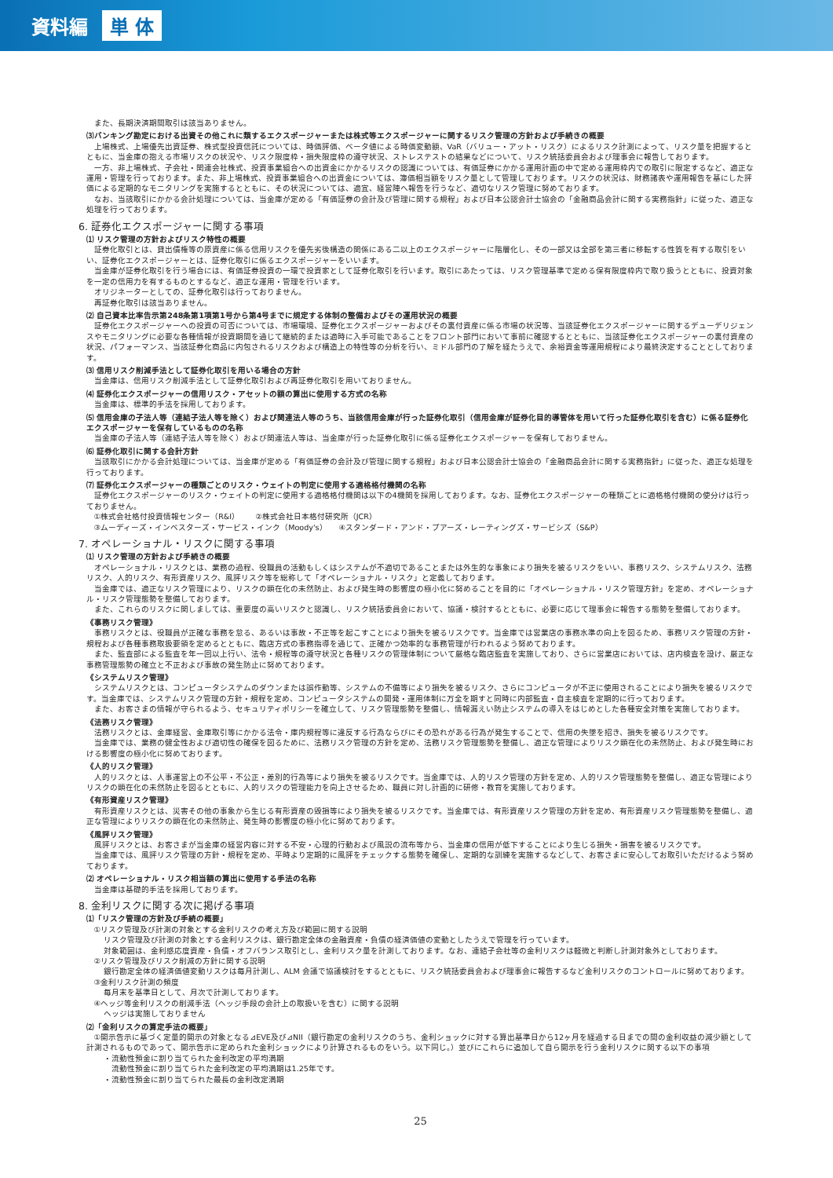資料編 単 体
また、長期決済期間取引は該当ありません。
⑶バンキング勘定における出資その他これに類するエクスポージャーまたは株式等エクスポージャーに関するリスク管理の方針および手続きの概要
上場株式、上場優先出資証券、株式型投資信託については、時価評価、ベータ値による時価変動額、VaR（バリュー・アット・リスク）によるリスク計測によって、リスク量を把握するとともに、当金庫の抱える市場リスクの状況や、リスク限度枠・損失限度枠の遵守状況、ストレステストの結果などについて、リスク統括委員会および理事会に報告しております。
一方、非上場株式、子会社・関連会社株式、投資事業組合への出資金にかかるリスクの認識については、有価証券にかかる運用計画の中で定める運用枠内での取引に限定するなど、適正な運用・管理を行っております。また、非上場株式、投資事業組合への出資金については、簿価相当額をリスク量として管理しております。リスクの状況は、財務諸表や運用報告を基にした評価による定期的なモニタリングを実施するとともに、その状況については、適宜、経営陣へ報告を行うなど、適切なリスク管理に努めております。
なお、当該取引にかかる会計処理については、当金庫が定める「有価証券の会計及び管理に関する規程」および日本公認会計士協会の「金融商品会計に関する実務指針」に従った、適正な処理を行っております。
6. 証券化エクスポージャーに関する事項
⑴ リスク管理の方針およびリスク特性の概要
証券化取引とは、貸出債権等の原資産に係る信用リスクを優先劣後構造の関係にある二以上のエクスポージャーに階層化し、その一部又は全部を第三者に移転する性質を有する取引をいい、証券化エクスポージャーとは、証券化取引に係るエクスポージャーをいいます。
当金庫が証券化取引を行う場合には、有価証券投資の一環で投資家として証券化取引を行います。取引にあたっては、リスク管理基準で定める保有限度枠内で取り扱うとともに、投資対象を一定の信用力を有するものとするなど、適正な運用・管理を行います。
オリジネーターとしての、証券化取引は行っておりません。
再証券化取引は該当ありません。
⑵ 自己資本比率告示第248条第1項第1号から第4号までに規定する体制の整備およびその運用状況の概要
証券化エクスポージャーへの投資の可否については、市場環境、証券化エクスポージャーおよびその裏付資産に係る市場の状況等、当該証券化エクスポージャーに関するデューデリジェンスやモニタリングに必要な各種情報が投資期間を通じて継続的または適時に入手可能であることをフロント部門において事前に確認するとともに、当該証券化エクスポージャーの裏付資産の状況、パフォーマンス、当該証券化商品に内包されるリスクおよび構造上の特性等の分析を行い、ミドル部門の了解を経たうえで、余裕資金等運用規程により最終決定することとしております。
⑶ 信用リスク削減手法として証券化取引を用いる場合の方針
当金庫は、信用リスク削減手法として証券化取引および再証券化取引を用いておりません。
⑷ 証券化エクスポージャーの信用リスク・アセットの額の算出に使用する方式の名称
当金庫は、標準的手法を採用しております。
⑸ 信用金庫の子法人等（連結子法人等を除く）および関連法人等のうち、当該信用金庫が行った証券化取引（信用金庫が証券化目的導管体を用いて行った証券化取引を含む）に係る証券化エクスポージャーを保有しているものの名称
当金庫の子法人等（連結子法人等を除く）および関連法人等は、当金庫が行った証券化取引に係る証券化エクスポージャーを保有しておりません。
⑹ 証券化取引に関する会計方針
当該取引にかかる会計処理については、当金庫が定める「有価証券の会計及び管理に関する規程」および日本公認会計士協会の「金融商品会計に関する実務指針」に従った、適正な処理を行っております。
⑺ 証券化エクスポージャーの種類ごとのリスク・ウェイトの判定に使用する適格格付機関の名称
証券化エクスポージャーのリスク・ウェイトの判定に使用する適格格付機関は以下の4機関を採用しております。なお、証券化エクスポージャーの種類ごとに適格格付機関の使分けは行っておりません。
①株式会社格付投資情報センター（R&I）　　②株式会社日本格付研究所（JCR）
③ムーディーズ・インベスターズ・サービス・インク（Moody's）　　④スタンダード・アンド・プアーズ・レーティングズ・サービシズ（S&P）
7. オペレーショナル・リスクに関する事項
⑴ リスク管理の方針および手続きの概要
オペレーショナル・リスクとは、業務の過程、役職員の活動もしくはシステムが不適切であることまたは外生的な事象により損失を被るリスクをいい、事務リスク、システムリスク、法務リスク、人的リスク、有形資産リスク、風評リスク等を総称して「オペレーショナル・リスク」と定義しております。
当金庫では、適正なリスク管理により、リスクの顕在化の未然防止、および発生時の影響度の極小化に努めることを目的に「オペレーショナル・リスク管理方針」を定め、オペレーショナル・リスク管理態勢を整備しております。
また、これらのリスクに関しましては、重要度の高いリスクと認識し、リスク統括委員会において、協議・検討するとともに、必要に応じて理事会に報告する態勢を整備しております。
《事務リスク管理》
事務リスクとは、役職員が正確な事務を怠る、あるいは事故・不正等を起こすことにより損失を被るリスクです。当金庫では営業店の事務水準の向上を図るため、事務リスク管理の方針・規程および各種事務取扱要領を定めるとともに、臨店方式の事務指導を通じて、正確かつ効率的な事務管理が行われるよう努めております。
また、監査部による監査を年一回以上行い、法令・規程等の遵守状況と各種リスクの管理体制について厳格な臨店監査を実施しており、さらに営業店においては、店内検査を設け、厳正な事務管理態勢の確立と不正および事故の発生防止に努めております。
《システムリスク管理》
システムリスクとは、コンピュータシステムのダウンまたは誤作動等、システムの不備等により損失を被るリスク、さらにコンピュータが不正に使用されることにより損失を被るリスクです。当金庫では、システムリスク管理の方針・規程を定め、コンピュータシステムの開発・運用体制に万全を期すと同時に内部監査・自主検査を定期的に行っております。
また、お客さまの情報が守られるよう、セキュリティポリシーを確立して、リスク管理態勢を整備し、情報漏えい防止システムの導入をはじめとした各種安全対策を実施しております。
《法務リスク管理》
法務リスクとは、金庫経営、金庫取引等にかかる法令・庫内規程等に違反する行為ならびにその恐れがある行為が発生することで、信用の失墜を招き、損失を被るリスクです。
当金庫では、業務の健全性および適切性の確保を図るために、法務リスク管理の方針を定め、法務リスク管理態勢を整備し、適正な管理によりリスク顕在化の未然防止、および発生時における影響度の極小化に努めております。
《人的リスク管理》
人的リスクとは、人事運営上の不公平・不公正・差別的行為等により損失を被るリスクです。当金庫では、人的リスク管理の方針を定め、人的リスク管理態勢を整備し、適正な管理によりリスクの顕在化の未然防止を図るとともに、人的リスクの管理能力を向上させるため、職員に対し計画的に研修・教育を実施しております。
《有形資産リスク管理》
有形資産リスクとは、災害その他の事象から生じる有形資産の毀損等により損失を被るリスクです。当金庫では、有形資産リスク管理の方針を定め、有形資産リスク管理態勢を整備し、適正な管理によりリスクの顕在化の未然防止、発生時の影響度の極小化に努めております。
《風評リスク管理》
風評リスクとは、お客さまが当金庫の経営内容に対する不安・心理的行動および風説の流布等から、当金庫の信用が低下することにより生じる損失・損害を被るリスクです。
当金庫では、風評リスク管理の方針・規程を定め、平時より定期的に風評をチェックする態勢を確保し、定期的な訓練を実施するなどして、お客さまに安心してお取引いただけるよう努めております。
⑵ オペレーショナル・リスク相当額の算出に使用する手法の名称
当金庫は基礎的手法を採用しております。
8. 金利リスクに関する次に掲げる事項
⑴「リスク管理の方針及び手続の概要」
①リスク管理及び計測の対象とする金利リスクの考え方及び範囲に関する説明
リスク管理及び計測の対象とする金利リスクは、銀行勘定全体の金融資産・負債の経済価値の変動としたうえで管理を行っています。
対象範囲は、金利感応度資産・負債・オフバランス取引とし、金利リスク量を計測しております。なお、連結子会社等の金利リスクは軽微と判断し計測対象外としております。
②リスク管理及びリスク削減の方針に関する説明
銀行勘定全体の経済価値変動リスクは毎月計測し、ALM 会議で協議検討をするとともに、リスク統括委員会および理事会に報告するなど金利リスクのコントロールに努めております。
③金利リスク計測の頻度
毎月末を基準日として、月次で計測しております。
④ヘッジ等金利リスクの削減手法（ヘッジ手段の会計上の取扱いを含む）に関する説明
ヘッジは実施しておりません
⑵「金利リスクの算定手法の概要」
①開示告示に基づく定量的開示の対象となる⊿EVE及び⊿NII（銀行勘定の金利リスクのうち、金利ショックに対する算出基準日から12ヶ月を経過する日までの間の金利収益の減少額として計測されるものであって、開示告示に定められた金利ショックにより計算されるものをいう。以下同じ。）並びにこれらに追加して自ら開示を行う金利リスクに関する以下の事項
・流動性預金に割り当てられた金利改定の平均満期
　流動性預金に割り当てられた金利改定の平均満期は1.25年です。
・流動性預金に割り当てられた最長の金利改定満期
25